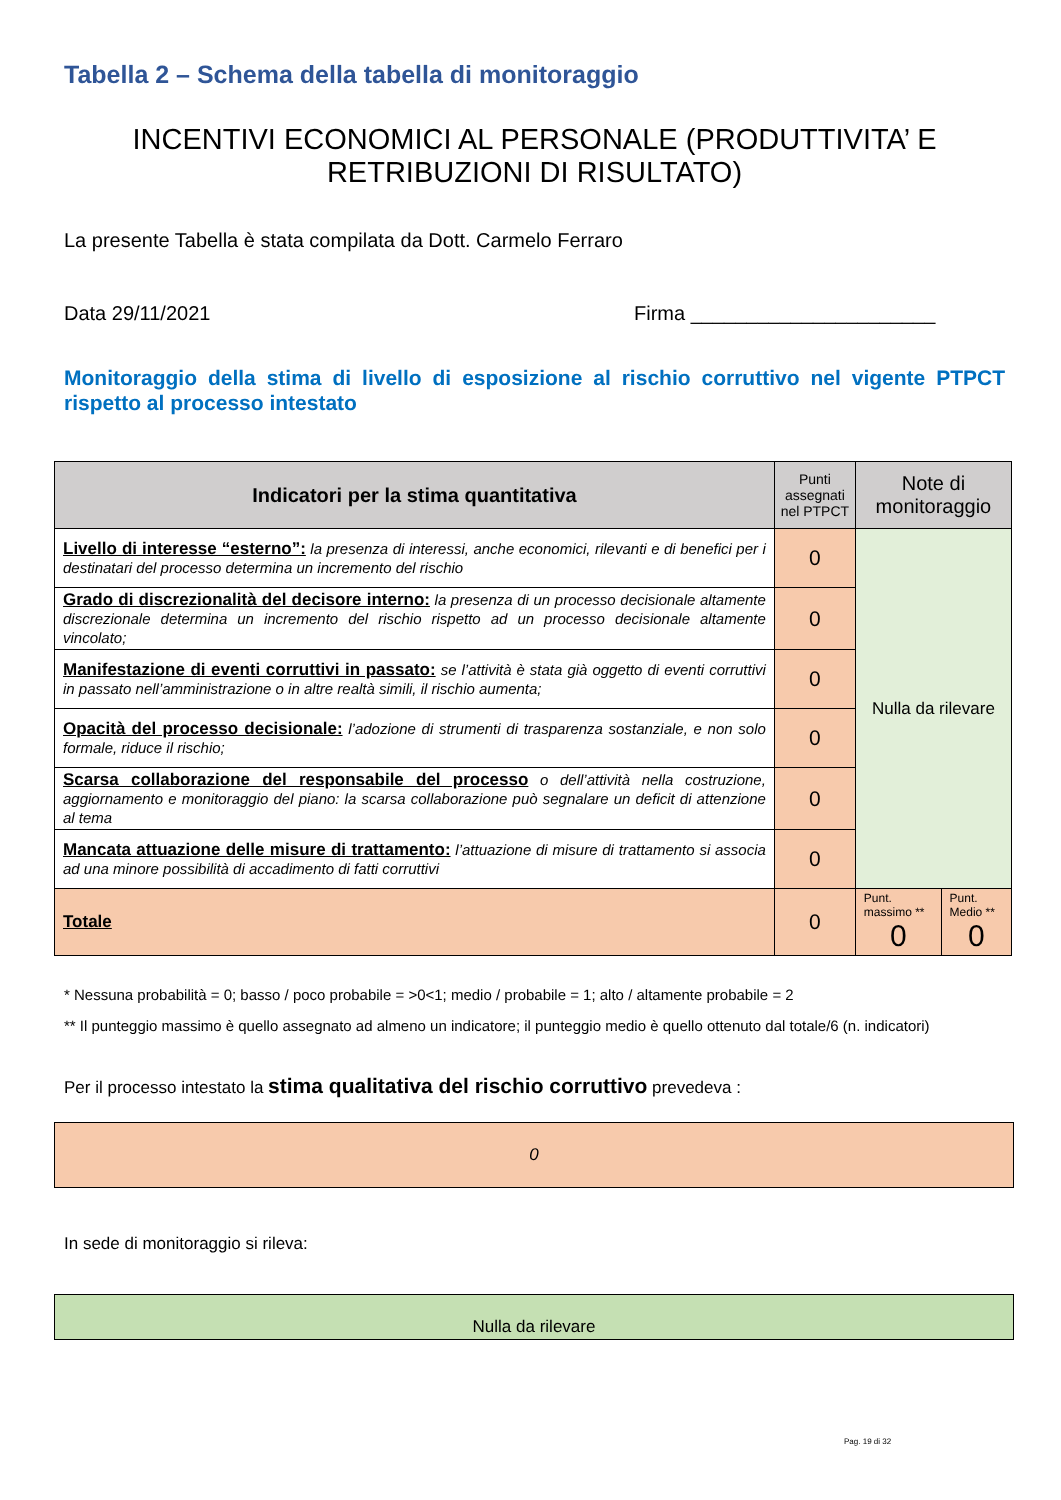Tabella 2 – Schema della tabella di monitoraggio
INCENTIVI ECONOMICI AL PERSONALE (PRODUTTIVITA’ E RETRIBUZIONI DI RISULTATO)
La presente Tabella è stata compilata da Dott. Carmelo Ferraro
Data 29/11/2021 Firma ______________________
Monitoraggio della stima di livello di esposizione al rischio corruttivo nel vigente PTPCT rispetto al processo intestato
| Indicatori per la stima quantitativa | Punti assegnati nel PTPCT | Note di monitoraggio | |
| --- | --- | --- | --- |
| Livello di interesse “esterno”: la presenza di interessi, anche economici, rilevanti e di benefici per i destinatari del processo determina un incremento del rischio | 0 | Nulla da rilevare | |
| Grado di discrezionalità del decisore interno: la presenza di un processo decisionale altamente discrezionale determina un incremento del rischio rispetto ad un processo decisionale altamente vincolato; | 0 | | |
| Manifestazione di eventi corruttivi in passato: se l’attività è stata già oggetto di eventi corruttivi in passato nell’amministrazione o in altre realtà simili, il rischio aumenta; | 0 | | |
| Opacità del processo decisionale: l’adozione di strumenti di trasparenza sostanziale, e non solo formale, riduce il rischio; | 0 | | |
| Scarsa collaborazione del responsabile del processo o dell’attività nella costruzione, aggiornamento e monitoraggio del piano: la scarsa collaborazione può segnalare un deficit di attenzione al tema | 0 | | |
| Mancata attuazione delle misure di trattamento: l’attuazione di misure di trattamento si associa ad una minore possibilità di accadimento di fatti corruttivi | 0 | | |
| Totale | 0 | Punt. massimo ** 0 | Punt. Medio ** 0 |
* Nessuna probabilità = 0; basso / poco probabile = >0<1; medio / probabile = 1; alto / altamente probabile = 2
** Il punteggio massimo è quello assegnato ad almeno un indicatore; il punteggio medio è quello ottenuto dal totale/6 (n. indicatori)
Per il processo intestato la stima qualitativa del rischio corruttivo prevedeva :
0
In sede di monitoraggio si rileva:
Nulla da rilevare
Pag. 19 di 32